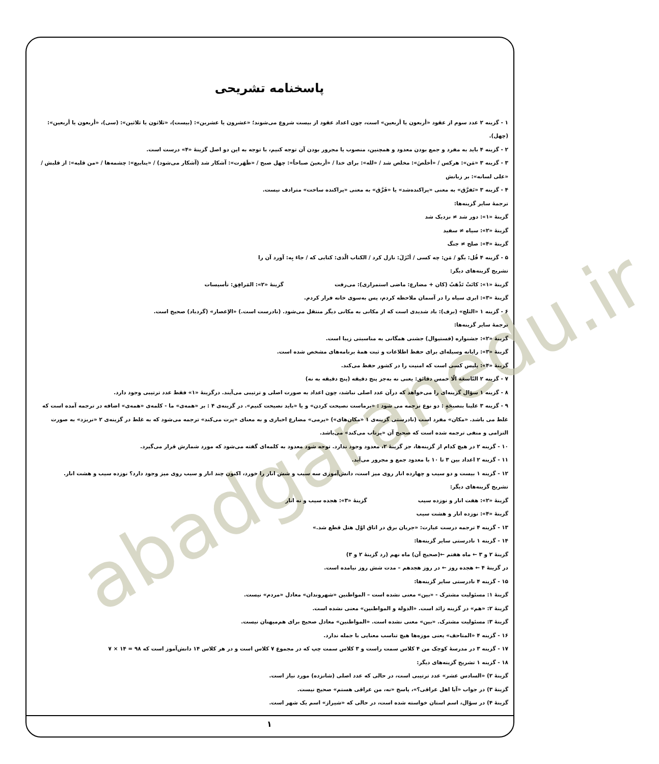abadgaranedu.ir
پاسخنامه تشریحی
۱ - گزینه ۲ عدد سوم از عقود «أربعون یا أربعین» است، چون اعداد عقود از بیست شروع می‌شوند؛ «عشرون یا عشرین»: (بیست)، «ثلاثون یا ثلاثین»: (سی)، «أربعون یا أربعین»: (چهل).
۲ - گزینه ۴ باید به مفرد و جمع بودن معدود و همچنین، منصوب یا مجرور بودن آن توجه کنیم، با توجه به این دو اصل گزینهٔ «۴» درست است.
۳ - گزینه ۳ «مَن»: هرکس / «أخلَصَ»: مخلص شد / «لله»: برای خدا / «أربعینَ صباحاً»: چهل صبح / «ظَهَرت»: آشکار شد (آشکار می‌شود) / «ینابیع»: چشمه‌ها / «من قلبه»: از قلبش / «علی لسانه»: بر زبانش
۴ - گزینه ۳ «تَفرَّق» به معنی «پراکنده‌شد» یا «فَرَّق» به معنی «پراکنده ساخت» مترادف نیست.
ترجمهٔ سایر گزینه‌ها:
گزینهٔ «۱»: دور شد ≠ نزدیک شد
گزینهٔ «۲»: سیاه ≠ سفید
گزینهٔ «۴»: صلح ≠ جنگ
۵ - گزینه ۴ قُل: بگو / مَن: چه کسی / أنْزَلَ: نازل کرد / الکتاب الّذی: کتابی که / جاءَ بِه: آورد آن را
تشریح گزینه‌های دیگر:
گزینهٔ «۱»: کانَتْ تَذْهَبُ (کان + مضارع: ماضی استمراری): می‌رفت گزینهٔ «۲»: المَرافِق: تأسیسات
گزینهٔ «۳»: ابری سیاه را در آسمان ملاحظه کردم، پس به‌سوی خانه فرار کردم.
۶ - گزینه ۱ «الثلج» (برف): باد شدیدی است که از مکانی به مکانی دیگر منتقل می‌شود. (نادرست است.) «الإعصار» (گردباد) صحیح است.
ترجمهٔ سایر گزینه‌ها:
گزینهٔ «۲»: جشنواره (فستیوال) جشنی همگانی به مناسبتی زیبا است.
گزینهٔ «۳»: رایانه وسیله‌ای برای حفظ اطلاعات و ثبت همهٔ برنامه‌های مشخص شده است.
گزینهٔ «۴»: پلیس کسی است که امنیت را در کشور حفظ می‌کند.
۷ - گزینه ۲ التّاسعَة الّا خمس دقائق: یعنی نه به‌جز پنج دقیقه (پنج دقیقه به نه)
۸ - گزینه ۱ سؤال گزینه‌ای را می‌خواهد که درآن عدد اصلی نباشد، چون اعداد به صورت اصلی و ترتیبی می‌آیند. درگزینهٔ «۱» فقط عدد ترتیبی وجود دارد.
۹ - گزینه ۳ علینا بنصیحَةٍ : دو نوع ترجمه می شود : «برماست نصیحت کردن» و یا «باید نصیحت کنیم». در گزینه‌ی ۴ : بر «همه‌ی» ما - کلمه‌ی «همه‌ی» اضافه در ترجمه آمده است که غلط می باشد. «مکان» مفرد است (نادرستی گزینه‌ی ۱ «مکان‌های») «یرمی» مضارع اخباری و به معنای «پرت می‌کند» ترجمه می‌شود که به غلط در گزینه‌ی ۲ «نریزد» به صورت التزامی و منفی ترجمه شده است که صحیح آن «پرتاب می‌کند» می‌باشد.
۱۰ - گزینه ۲ در هیچ کدام از گزینه‌ها، جز گزینهٔ ۲، معدود وجود ندارد. توجه شود معدود به کلمه‌ای گفته می‌شود که مورد شمارش قرار می‌گیرد.
۱۱ - گزینه ۲ اعداد بین ۳ تا ۱۰ با معدود جمع و مجرور می‌آید.
۱۲ - گزینه ۱ بیست و دو سیب و چهارده انار روی میز است، دانش‌آموزی سه سیب و شش انار را خورد، اکنون چند انار و سیب روی میز وجود دارد؟ نوزده سیب و هشت انار.
تشریح گزینه‌های دیگر:
گزینهٔ «۲»: هفت انار و نوزده سیب گزینهٔ «۳»: هجده سیب و نه انار
گزینهٔ «۴»: نوزده انار و هشت سیب
۱۳ - گزینه ۴ ترجمه درست عبارت: «جریان برق در اتاق اوّل هتل قطع شد.»
۱۴ - گزینه ۱ نادرستی سایر گزینه‌ها:
گزینهٔ ۲ و ۳ ← ماه هفتم ←(صحیح آن) ماه نهم (رد گزینهٔ ۲ و ۳)
در گزینهٔ ۴ ← هجده روز ← در روز هجدهم – مدت شش روز نیامده است.
۱۵ - گزینه ۴ نادرستی سایر گزینه‌ها:
گزینهٔ ۱: مسئولیت مشترک - «بین» معنی نشده است – المواطنین «شهروندان» معادل «مردم» نیست.
گزینهٔ ۲: «هم» در گزینه زائد است. «الدولة و المواطنین» معنی نشده است.
گزینهٔ ۳: مسئولیت مشترک. «بین» معنی نشده است. «المواطنین» معادل صحیح برای هم‌میهنان نیست.
۱۶ - گزینه ۴ «المتاحف» یعنی موزه‌ها هیچ تناسب معنایی با جمله ندارد.
۱۷ - گزینه ۳ در مدرسهٔ کوچک من ۴ کلاس سمت راست و ۳ کلاس سمت چپ که در مجموع ۷ کلاس است و در هر کلاس ۱۴ دانش‌آموز است که ۹۸ = ۱۴ × ۷
۱۸ - گزینه ۱ تشریح گزینه‌های دیگر:
گزینهٔ ۲) «السادس عشر» عدد ترتیبی است، در حالی که عدد اصلی (شانزده) مورد نیاز است.
گزینهٔ ۳) در جواب «آیا اهل عراقی؟»، پاسخ «نه، من عراقی هستم» صحیح نیست.
گزینهٔ ۴) در سؤال، اسم استان خواسته شده است، در حالی که «شیراز» اسم یک شهر است.
۱